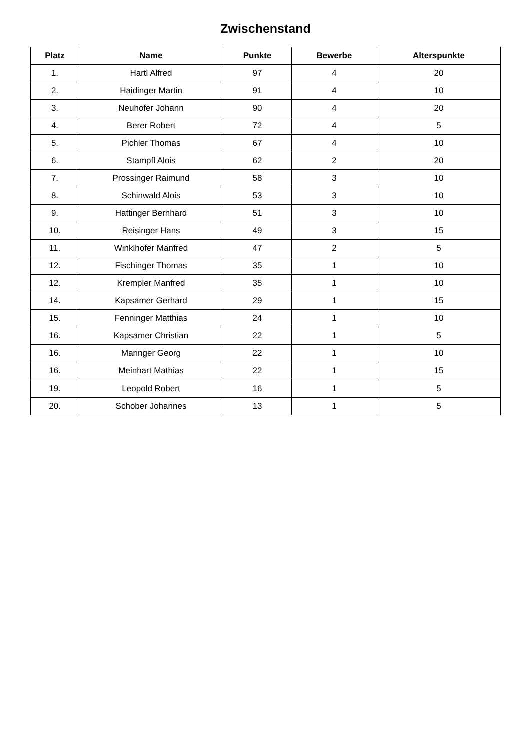Zwischenstand
| Platz | Name | Punkte | Bewerbe | Alterspunkte |
| --- | --- | --- | --- | --- |
| 1. | Hartl Alfred | 97 | 4 | 20 |
| 2. | Haidinger Martin | 91 | 4 | 10 |
| 3. | Neuhofer Johann | 90 | 4 | 20 |
| 4. | Berer Robert | 72 | 4 | 5 |
| 5. | Pichler Thomas | 67 | 4 | 10 |
| 6. | Stampfl Alois | 62 | 2 | 20 |
| 7. | Prossinger Raimund | 58 | 3 | 10 |
| 8. | Schinwald Alois | 53 | 3 | 10 |
| 9. | Hattinger Bernhard | 51 | 3 | 10 |
| 10. | Reisinger Hans | 49 | 3 | 15 |
| 11. | Winklhofer Manfred | 47 | 2 | 5 |
| 12. | Fischinger Thomas | 35 | 1 | 10 |
| 12. | Krempler Manfred | 35 | 1 | 10 |
| 14. | Kapsamer Gerhard | 29 | 1 | 15 |
| 15. | Fenninger Matthias | 24 | 1 | 10 |
| 16. | Kapsamer Christian | 22 | 1 | 5 |
| 16. | Maringer Georg | 22 | 1 | 10 |
| 16. | Meinhart Mathias | 22 | 1 | 15 |
| 19. | Leopold Robert | 16 | 1 | 5 |
| 20. | Schober Johannes | 13 | 1 | 5 |